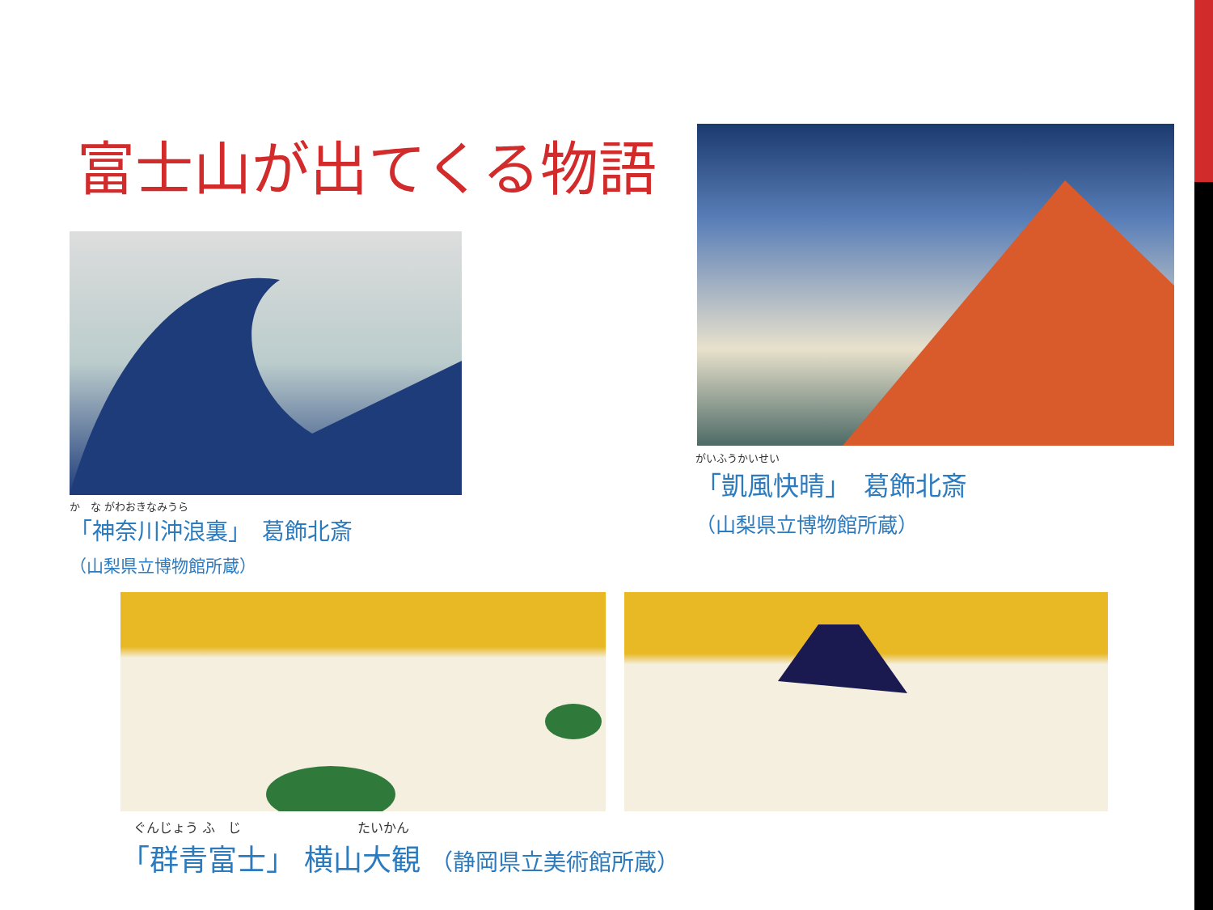富士山が出てくる物語
か　な がわおきなみうら
「神奈川沖浪裏」　葛飾北斎
（山梨県立博物館所蔵）
がいふうかいせい
「凱風快晴」　葛飾北斎
（山梨県立博物館所蔵）
　ぐんじょう ふ　じ　　　　　　　　　たいかん
「群青富士」 横山大観 （静岡県立美術館所蔵）